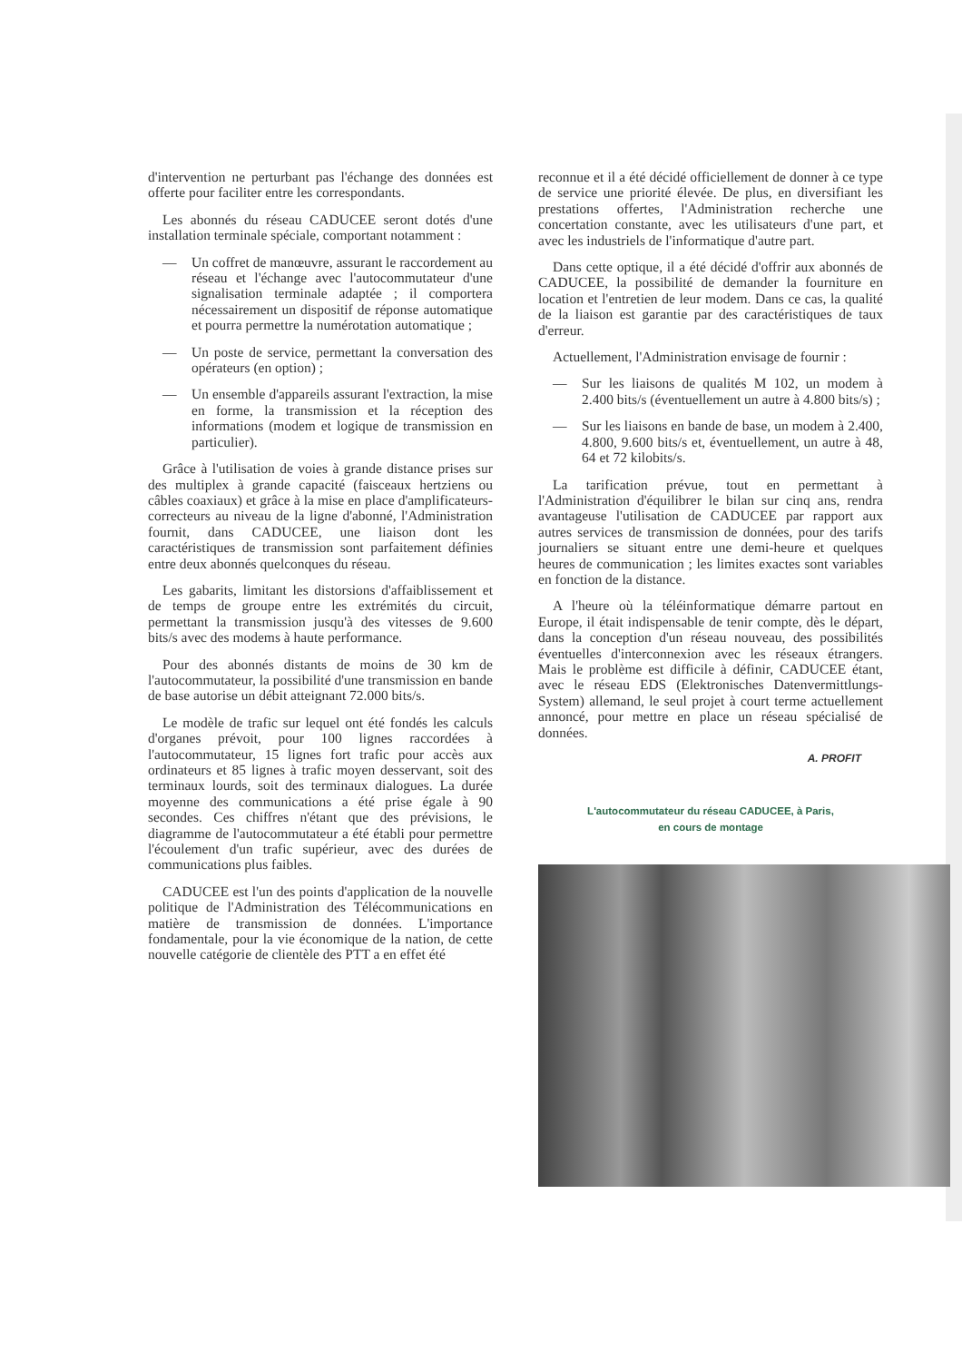d'intervention ne perturbant pas l'échange des données est offerte pour faciliter entre les correspondants.
Les abonnés du réseau CADUCEE seront dotés d'une installation terminale spéciale, comportant notamment :
— Un coffret de manœuvre, assurant le raccordement au réseau et l'échange avec l'autocommutateur d'une signalisation terminale adaptée ; il comportera nécessairement un dispositif de réponse automatique et pourra permettre la numérotation automatique ;
— Un poste de service, permettant la conversation des opérateurs (en option) ;
— Un ensemble d'appareils assurant l'extraction, la mise en forme, la transmission et la réception des informations (modem et logique de transmission en particulier).
Grâce à l'utilisation de voies à grande distance prises sur des multiplex à grande capacité (faisceaux hertziens ou câbles coaxiaux) et grâce à la mise en place d'amplificateurs-correcteurs au niveau de la ligne d'abonné, l'Administration fournit, dans CADUCEE, une liaison dont les caractéristiques de transmission sont parfaitement définies entre deux abonnés quelconques du réseau.
Les gabarits, limitant les distorsions d'affaiblissement et de temps de groupe entre les extrémités du circuit, permettant la transmission jusqu'à des vitesses de 9.600 bits/s avec des modems à haute performance.
Pour des abonnés distants de moins de 30 km de l'autocommutateur, la possibilité d'une transmission en bande de base autorise un débit atteignant 72.000 bits/s.
Le modèle de trafic sur lequel ont été fondés les calculs d'organes prévoit, pour 100 lignes raccordées à l'autocommutateur, 15 lignes fort trafic pour accès aux ordinateurs et 85 lignes à trafic moyen desservant, soit des terminaux lourds, soit des terminaux dialogues. La durée moyenne des communications a été prise égale à 90 secondes. Ces chiffres n'étant que des prévisions, le diagramme de l'autocommutateur a été établi pour permettre l'écoulement d'un trafic supérieur, avec des durées de communications plus faibles.
CADUCEE est l'un des points d'application de la nouvelle politique de l'Administration des Télécommunications en matière de transmission de données. L'importance fondamentale, pour la vie économique de la nation, de cette nouvelle catégorie de clientèle des PTT a en effet été
reconnue et il a été décidé officiellement de donner à ce type de service une priorité élevée. De plus, en diversifiant les prestations offertes, l'Administration recherche une concertation constante, avec les utilisateurs d'une part, et avec les industriels de l'informatique d'autre part.
Dans cette optique, il a été décidé d'offrir aux abonnés de CADUCEE, la possibilité de demander la fourniture en location et l'entretien de leur modem. Dans ce cas, la qualité de la liaison est garantie par des caractéristiques de taux d'erreur.
Actuellement, l'Administration envisage de fournir :
— Sur les liaisons de qualités M 102, un modem à 2.400 bits/s (éventuellement un autre à 4.800 bits/s) ;
— Sur les liaisons en bande de base, un modem à 2.400, 4.800, 9.600 bits/s et, éventuellement, un autre à 48, 64 et 72 kilobits/s.
La tarification prévue, tout en permettant à l'Administration d'équilibrer le bilan sur cinq ans, rendra avantageuse l'utilisation de CADUCEE par rapport aux autres services de transmission de données, pour des tarifs journaliers se situant entre une demi-heure et quelques heures de communication ; les limites exactes sont variables en fonction de la distance.
A l'heure où la téléinformatique démarre partout en Europe, il était indispensable de tenir compte, dès le départ, dans la conception d'un réseau nouveau, des possibilités éventuelles d'interconnexion avec les réseaux étrangers. Mais le problème est difficile à définir, CADUCEE étant, avec le réseau EDS (Elektronisches Datenvermittlungs-System) allemand, le seul projet à court terme actuellement annoncé, pour mettre en place un réseau spécialisé de données.
A. PROFIT
L'autocommutateur du réseau CADUCEE, à Paris,
en cours de montage